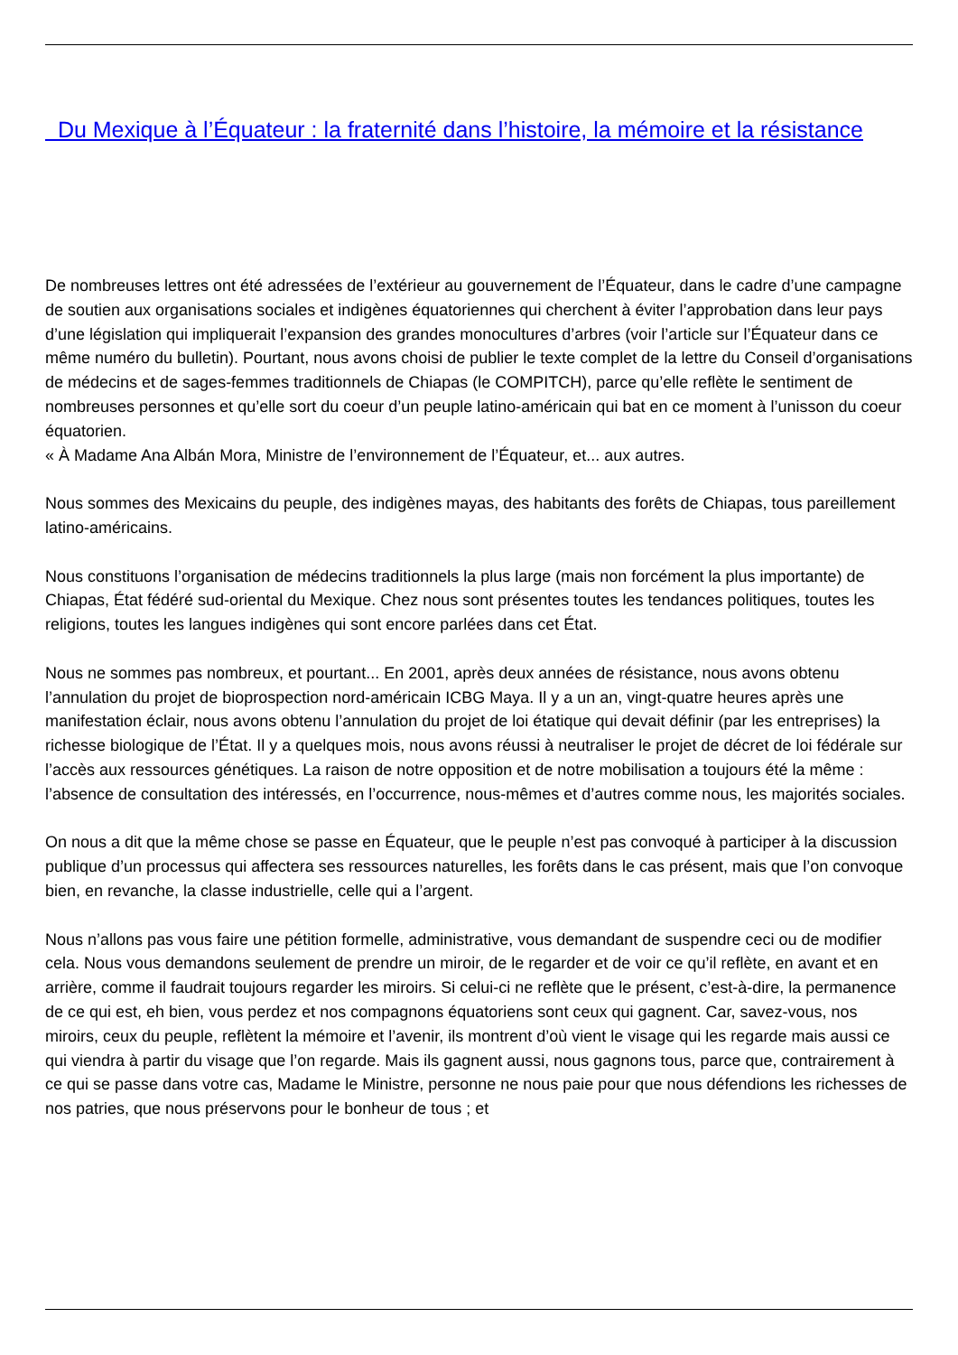Du Mexique à l’Équateur : la fraternité dans l’histoire, la mémoire et la résistance
De nombreuses lettres ont été adressées de l’extérieur au gouvernement de l’Équateur, dans le cadre d’une campagne de soutien aux organisations sociales et indigènes équatoriennes qui cherchent à éviter l’approbation dans leur pays d’une législation qui impliquerait l’expansion des grandes monocultures d’arbres (voir l’article sur l’Équateur dans ce même numéro du bulletin). Pourtant, nous avons choisi de publier le texte complet de la lettre du Conseil d’organisations de médecins et de sages-femmes traditionnels de Chiapas (le COMPITCH), parce qu’elle reflète le sentiment de nombreuses personnes et qu’elle sort du coeur d’un peuple latino-américain qui bat en ce moment à l’unisson du coeur équatorien.
« À Madame Ana Albán Mora, Ministre de l’environnement de l’Équateur, et... aux autres.
Nous sommes des Mexicains du peuple, des indigènes mayas, des habitants des forêts de Chiapas, tous pareillement latino-américains.
Nous constituons l’organisation de médecins traditionnels la plus large (mais non forcément la plus importante) de Chiapas, État fédéré sud-oriental du Mexique. Chez nous sont présentes toutes les tendances politiques, toutes les religions, toutes les langues indigènes qui sont encore parlées dans cet État.
Nous ne sommes pas nombreux, et pourtant... En 2001, après deux années de résistance, nous avons obtenu l’annulation du projet de bioprospection nord-américain ICBG Maya. Il y a un an, vingt-quatre heures après une manifestation éclair, nous avons obtenu l’annulation du projet de loi étatique qui devait définir (par les entreprises) la richesse biologique de l’État. Il y a quelques mois, nous avons réussi à neutraliser le projet de décret de loi fédérale sur l’accès aux ressources génétiques. La raison de notre opposition et de notre mobilisation a toujours été la même : l’absence de consultation des intéressés, en l’occurrence, nous-mêmes et d’autres comme nous, les majorités sociales.
On nous a dit que la même chose se passe en Équateur, que le peuple n’est pas convoqué à participer à la discussion publique d’un processus qui affectera ses ressources naturelles, les forêts dans le cas présent, mais que l’on convoque bien, en revanche, la classe industrielle, celle qui a l’argent.
Nous n’allons pas vous faire une pétition formelle, administrative, vous demandant de suspendre ceci ou de modifier cela. Nous vous demandons seulement de prendre un miroir, de le regarder et de voir ce qu’il reflète, en avant et en arrière, comme il faudrait toujours regarder les miroirs. Si celui-ci ne reflète que le présent, c’est-à-dire, la permanence de ce qui est, eh bien, vous perdez et nos compagnons équatoriens sont ceux qui gagnent. Car, savez-vous, nos miroirs, ceux du peuple, reflètent la mémoire et l’avenir, ils montrent d’où vient le visage qui les regarde mais aussi ce qui viendra à partir du visage que l’on regarde. Mais ils gagnent aussi, nous gagnons tous, parce que, contrairement à ce qui se passe dans votre cas, Madame le Ministre, personne ne nous paie pour que nous défendions les richesses de nos patries, que nous préservons pour le bonheur de tous ; et